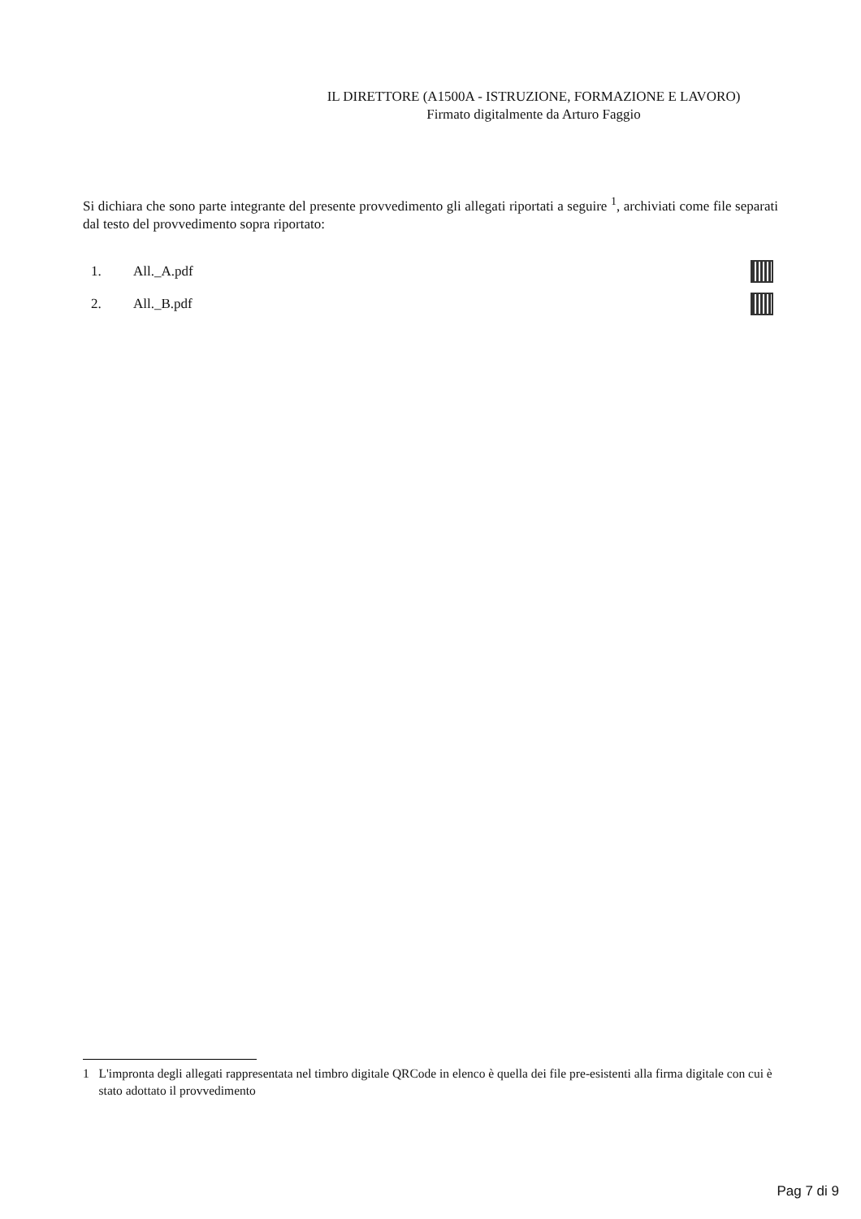IL DIRETTORE (A1500A - ISTRUZIONE, FORMAZIONE E LAVORO)
Firmato digitalmente da Arturo Faggio
Si dichiara che sono parte integrante del presente provvedimento gli allegati riportati a seguire <sup>1</sup>, archiviati come file separati dal testo del provvedimento sopra riportato:
1. All._A.pdf
2. All._B.pdf
1 L'impronta degli allegati rappresentata nel timbro digitale QRCode in elenco è quella dei file pre-esistenti alla firma digitale con cui è stato adottato il provvedimento
Pag 7 di 9